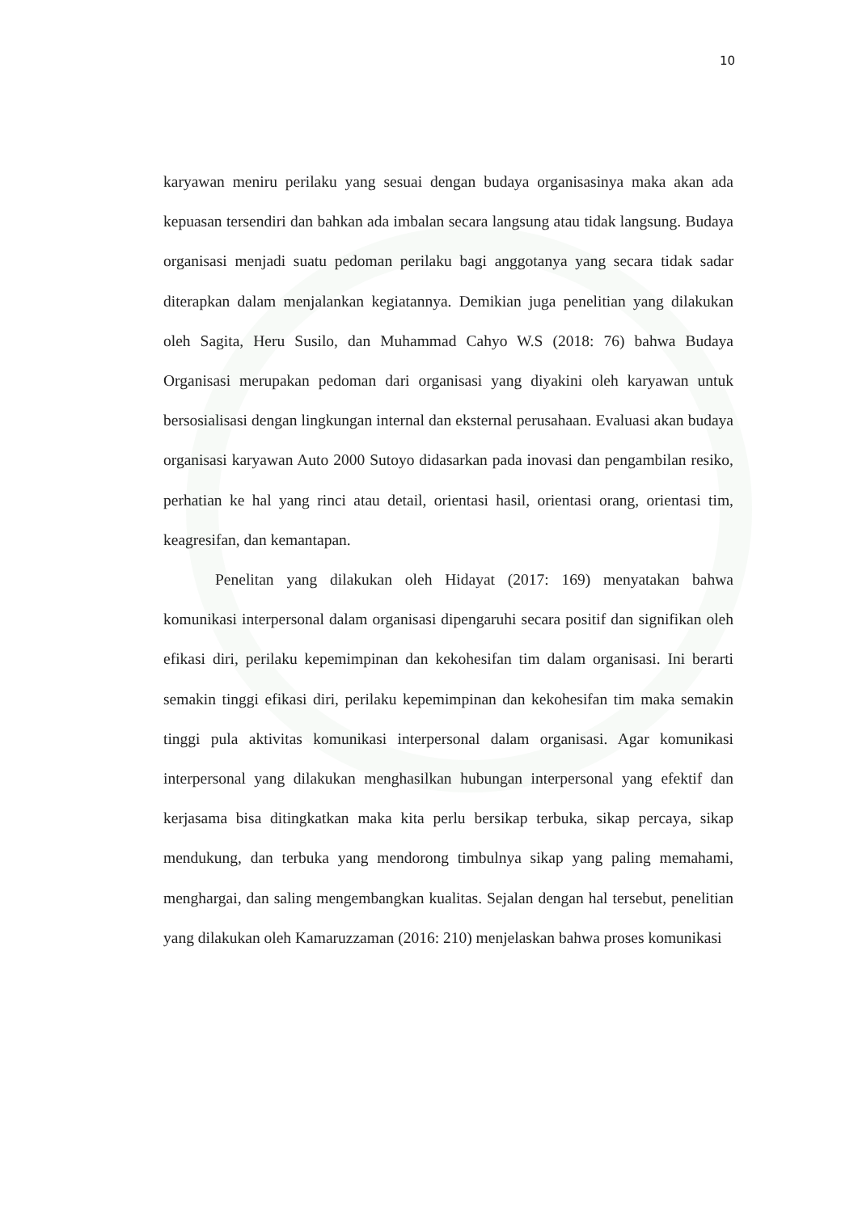10
karyawan meniru perilaku yang sesuai dengan budaya organisasinya maka akan ada kepuasan tersendiri dan bahkan ada imbalan secara langsung atau tidak langsung. Budaya organisasi menjadi suatu pedoman perilaku bagi anggotanya yang secara tidak sadar diterapkan dalam menjalankan kegiatannya. Demikian juga penelitian yang dilakukan oleh Sagita, Heru Susilo, dan Muhammad Cahyo W.S (2018: 76) bahwa Budaya Organisasi merupakan pedoman dari organisasi yang diyakini oleh karyawan untuk bersosialisasi dengan lingkungan internal dan eksternal perusahaan. Evaluasi akan budaya organisasi karyawan Auto 2000 Sutoyo didasarkan pada inovasi dan pengambilan resiko, perhatian ke hal yang rinci atau detail, orientasi hasil, orientasi orang, orientasi tim, keagresifan, dan kemantapan.
Penelitan yang dilakukan oleh Hidayat (2017: 169) menyatakan bahwa komunikasi interpersonal dalam organisasi dipengaruhi secara positif dan signifikan oleh efikasi diri, perilaku kepemimpinan dan kekohesifan tim dalam organisasi. Ini berarti semakin tinggi efikasi diri, perilaku kepemimpinan dan kekohesifan tim maka semakin tinggi pula aktivitas komunikasi interpersonal dalam organisasi. Agar komunikasi interpersonal yang dilakukan menghasilkan hubungan interpersonal yang efektif dan kerjasama bisa ditingkatkan maka kita perlu bersikap terbuka, sikap percaya, sikap mendukung, dan terbuka yang mendorong timbulnya sikap yang paling memahami, menghargai, dan saling mengembangkan kualitas. Sejalan dengan hal tersebut, penelitian yang dilakukan oleh Kamaruzzaman (2016: 210) menjelaskan bahwa proses komunikasi